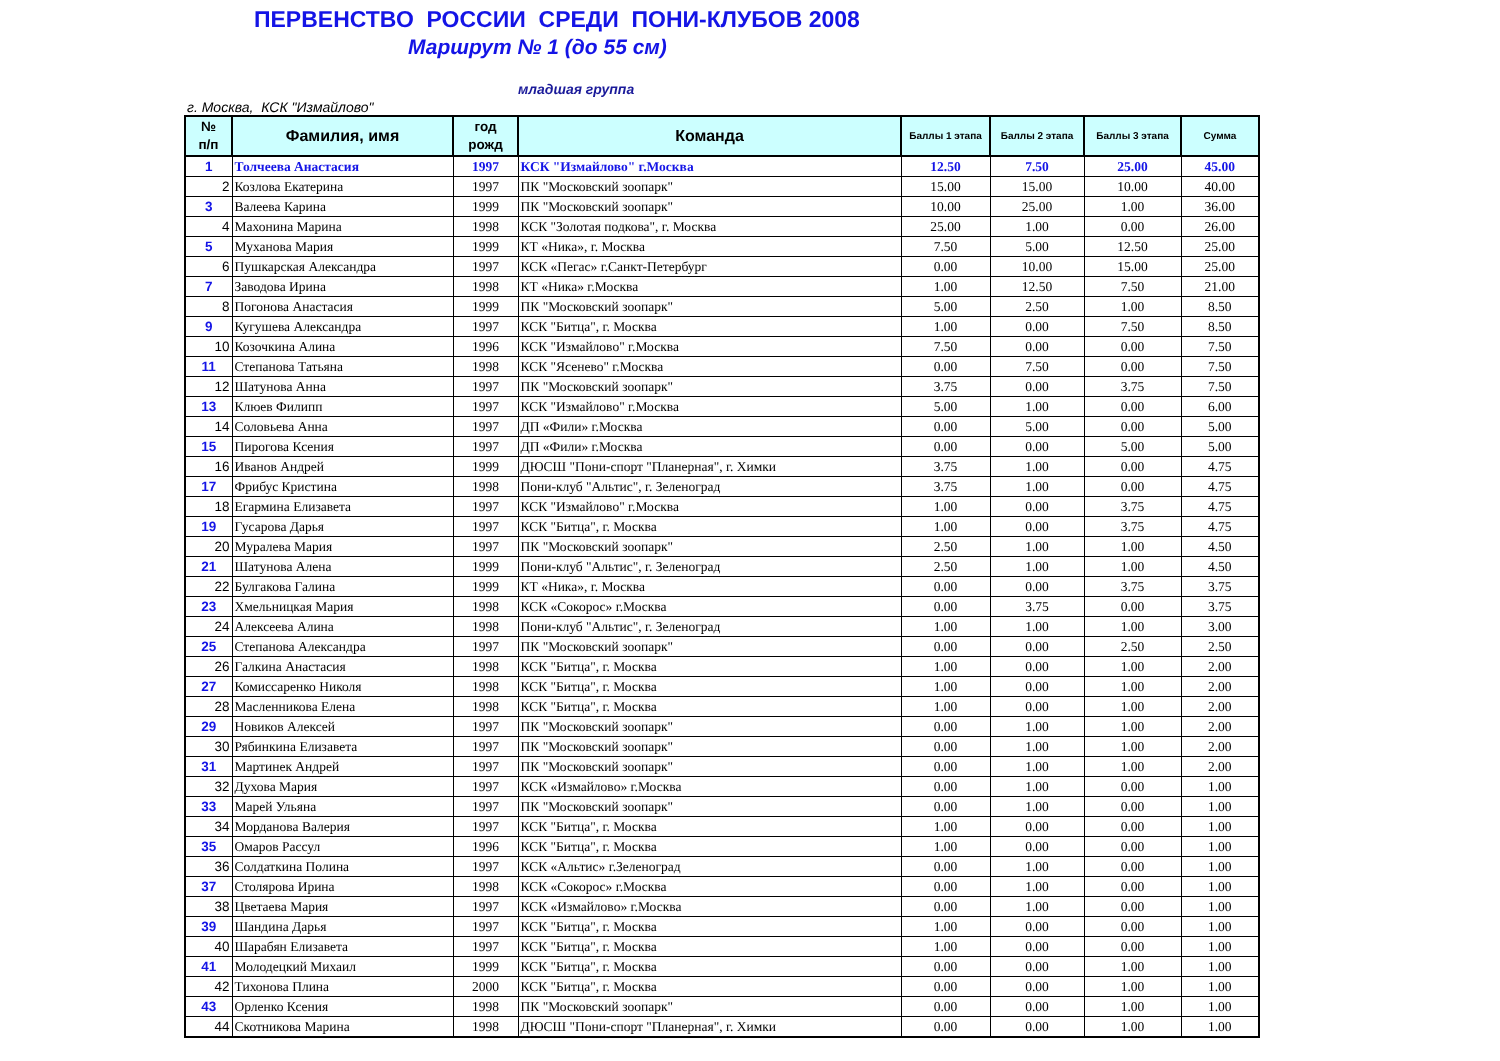ПЕРВЕНСТВО РОССИИ СРЕДИ ПОНИ-КЛУБОВ 2008
Маршрут № 1 (до 55 см)
младшая группа
г. Москва, КСК "Измайлово"
| № п/п | Фамилия, имя | год рожд | Команда | Баллы 1 этапа | Баллы 2 этапа | Баллы 3 этапа | Сумма |
| --- | --- | --- | --- | --- | --- | --- | --- |
| 1 | Толчеева Анастасия | 1997 | КСК "Измайлово" г.Москва | 12.50 | 7.50 | 25.00 | 45.00 |
| 2 | Козлова Екатерина | 1997 | ПК "Московский зоопарк" | 15.00 | 15.00 | 10.00 | 40.00 |
| 3 | Валеева Карина | 1999 | ПК "Московский зоопарк" | 10.00 | 25.00 | 1.00 | 36.00 |
| 4 | Махонина Марина | 1998 | КСК "Золотая подкова", г. Москва | 25.00 | 1.00 | 0.00 | 26.00 |
| 5 | Муханова Мария | 1999 | КТ «Ника», г. Москва | 7.50 | 5.00 | 12.50 | 25.00 |
| 6 | Пушкарская Александра | 1997 | КСК «Пегас» г.Санкт-Петербург | 0.00 | 10.00 | 15.00 | 25.00 |
| 7 | Заводова Ирина | 1998 | КТ «Ника» г.Москва | 1.00 | 12.50 | 7.50 | 21.00 |
| 8 | Погонова Анастасия | 1999 | ПК "Московский зоопарк" | 5.00 | 2.50 | 1.00 | 8.50 |
| 9 | Кугушева Александра | 1997 | КСК "Битца", г. Москва | 1.00 | 0.00 | 7.50 | 8.50 |
| 10 | Козочкина Алина | 1996 | КСК "Измайлово" г.Москва | 7.50 | 0.00 | 0.00 | 7.50 |
| 11 | Степанова Татьяна | 1998 | КСК "Ясенево" г.Москва | 0.00 | 7.50 | 0.00 | 7.50 |
| 12 | Шатунова Анна | 1997 | ПК "Московский зоопарк" | 3.75 | 0.00 | 3.75 | 7.50 |
| 13 | Клюев Филипп | 1997 | КСК "Измайлово" г.Москва | 5.00 | 1.00 | 0.00 | 6.00 |
| 14 | Соловьева Анна | 1997 | ДП «Фили» г.Москва | 0.00 | 5.00 | 0.00 | 5.00 |
| 15 | Пирогова Ксения | 1997 | ДП «Фили» г.Москва | 0.00 | 0.00 | 5.00 | 5.00 |
| 16 | Иванов Андрей | 1999 | ДЮСШ "Пони-спорт "Планерная", г. Химки | 3.75 | 1.00 | 0.00 | 4.75 |
| 17 | Фрибус Кристина | 1998 | Пони-клуб "Альтис", г. Зеленоград | 3.75 | 1.00 | 0.00 | 4.75 |
| 18 | Егармина Елизавета | 1997 | КСК "Измайлово" г.Москва | 1.00 | 0.00 | 3.75 | 4.75 |
| 19 | Гусарова Дарья | 1997 | КСК "Битца", г. Москва | 1.00 | 0.00 | 3.75 | 4.75 |
| 20 | Муралева Мария | 1997 | ПК "Московский зоопарк" | 2.50 | 1.00 | 1.00 | 4.50 |
| 21 | Шатунова Алена | 1999 | Пони-клуб "Альтис", г. Зеленоград | 2.50 | 1.00 | 1.00 | 4.50 |
| 22 | Булгакова Галина | 1999 | КТ «Ника», г. Москва | 0.00 | 0.00 | 3.75 | 3.75 |
| 23 | Хмельницкая Мария | 1998 | КСК «Сокорос» г.Москва | 0.00 | 3.75 | 0.00 | 3.75 |
| 24 | Алексеева Алина | 1998 | Пони-клуб "Альтис", г. Зеленоград | 1.00 | 1.00 | 1.00 | 3.00 |
| 25 | Степанова Александра | 1997 | ПК "Московский зоопарк" | 0.00 | 0.00 | 2.50 | 2.50 |
| 26 | Галкина Анастасия | 1998 | КСК "Битца", г. Москва | 1.00 | 0.00 | 1.00 | 2.00 |
| 27 | Комиссаренко Николя | 1998 | КСК "Битца", г. Москва | 1.00 | 0.00 | 1.00 | 2.00 |
| 28 | Масленникова Елена | 1998 | КСК "Битца", г. Москва | 1.00 | 0.00 | 1.00 | 2.00 |
| 29 | Новиков Алексей | 1997 | ПК "Московский зоопарк" | 0.00 | 1.00 | 1.00 | 2.00 |
| 30 | Рябинкина Елизавета | 1997 | ПК "Московский зоопарк" | 0.00 | 1.00 | 1.00 | 2.00 |
| 31 | Мартинек Андрей | 1997 | ПК "Московский зоопарк" | 0.00 | 1.00 | 1.00 | 2.00 |
| 32 | Духова Мария | 1997 | КСК «Измайлово» г.Москва | 0.00 | 1.00 | 0.00 | 1.00 |
| 33 | Марей Ульяна | 1997 | ПК "Московский зоопарк" | 0.00 | 1.00 | 0.00 | 1.00 |
| 34 | Морданова Валерия | 1997 | КСК "Битца", г. Москва | 1.00 | 0.00 | 0.00 | 1.00 |
| 35 | Омаров Рассул | 1996 | КСК "Битца", г. Москва | 1.00 | 0.00 | 0.00 | 1.00 |
| 36 | Солдаткина Полина | 1997 | КСК «Альтис» г.Зеленоград | 0.00 | 1.00 | 0.00 | 1.00 |
| 37 | Столярова Ирина | 1998 | КСК «Сокорос» г.Москва | 0.00 | 1.00 | 0.00 | 1.00 |
| 38 | Цветаева Мария | 1997 | КСК «Измайлово» г.Москва | 0.00 | 1.00 | 0.00 | 1.00 |
| 39 | Шандина Дарья | 1997 | КСК "Битца", г. Москва | 1.00 | 0.00 | 0.00 | 1.00 |
| 40 | Шарабян Елизавета | 1997 | КСК "Битца", г. Москва | 1.00 | 0.00 | 0.00 | 1.00 |
| 41 | Молодецкий Михаил | 1999 | КСК "Битца", г. Москва | 0.00 | 0.00 | 1.00 | 1.00 |
| 42 | Тихонова Плина | 2000 | КСК "Битца", г. Москва | 0.00 | 0.00 | 1.00 | 1.00 |
| 43 | Орленко Ксения | 1998 | ПК "Московский зоопарк" | 0.00 | 0.00 | 1.00 | 1.00 |
| 44 | Скотникова Марина | 1998 | ДЮСШ "Пони-спорт "Планерная", г. Химки | 0.00 | 0.00 | 1.00 | 1.00 |